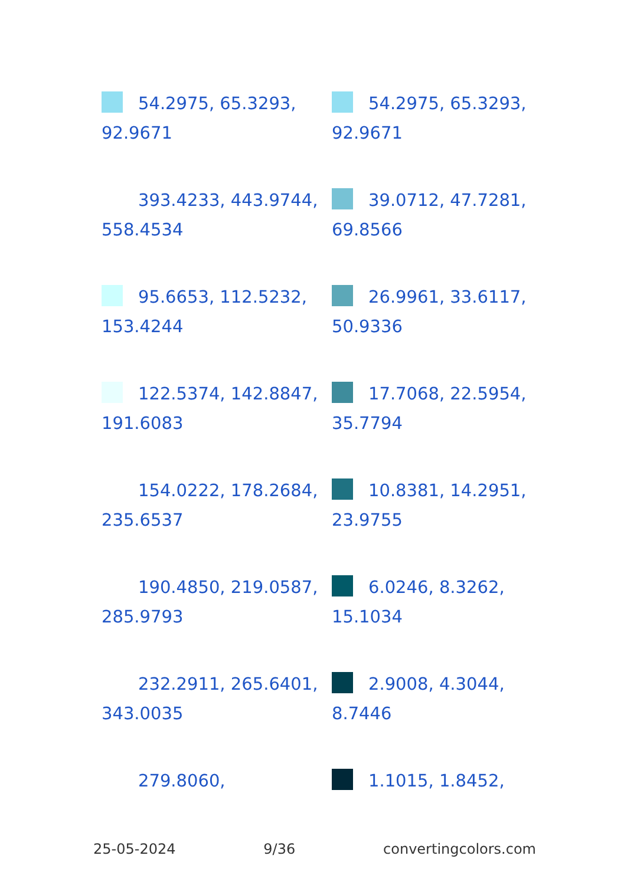54.2975, 65.3293, 92.9671
54.2975, 65.3293, 92.9671
393.4233, 443.9744, 558.4534
39.0712, 47.7281, 69.8566
95.6653, 112.5232, 153.4244
26.9961, 33.6117, 50.9336
122.5374, 142.8847, 191.6083
17.7068, 22.5954, 35.7794
154.0222, 178.2684, 235.6537
10.8381, 14.2951, 23.9755
190.4850, 219.0587, 285.9793
6.0246, 8.3262, 15.1034
232.2911, 265.6401, 343.0035
2.9008, 4.3044, 8.7446
279.8060,
1.1015, 1.8452,
25-05-2024 9/36 convertingcolors.com